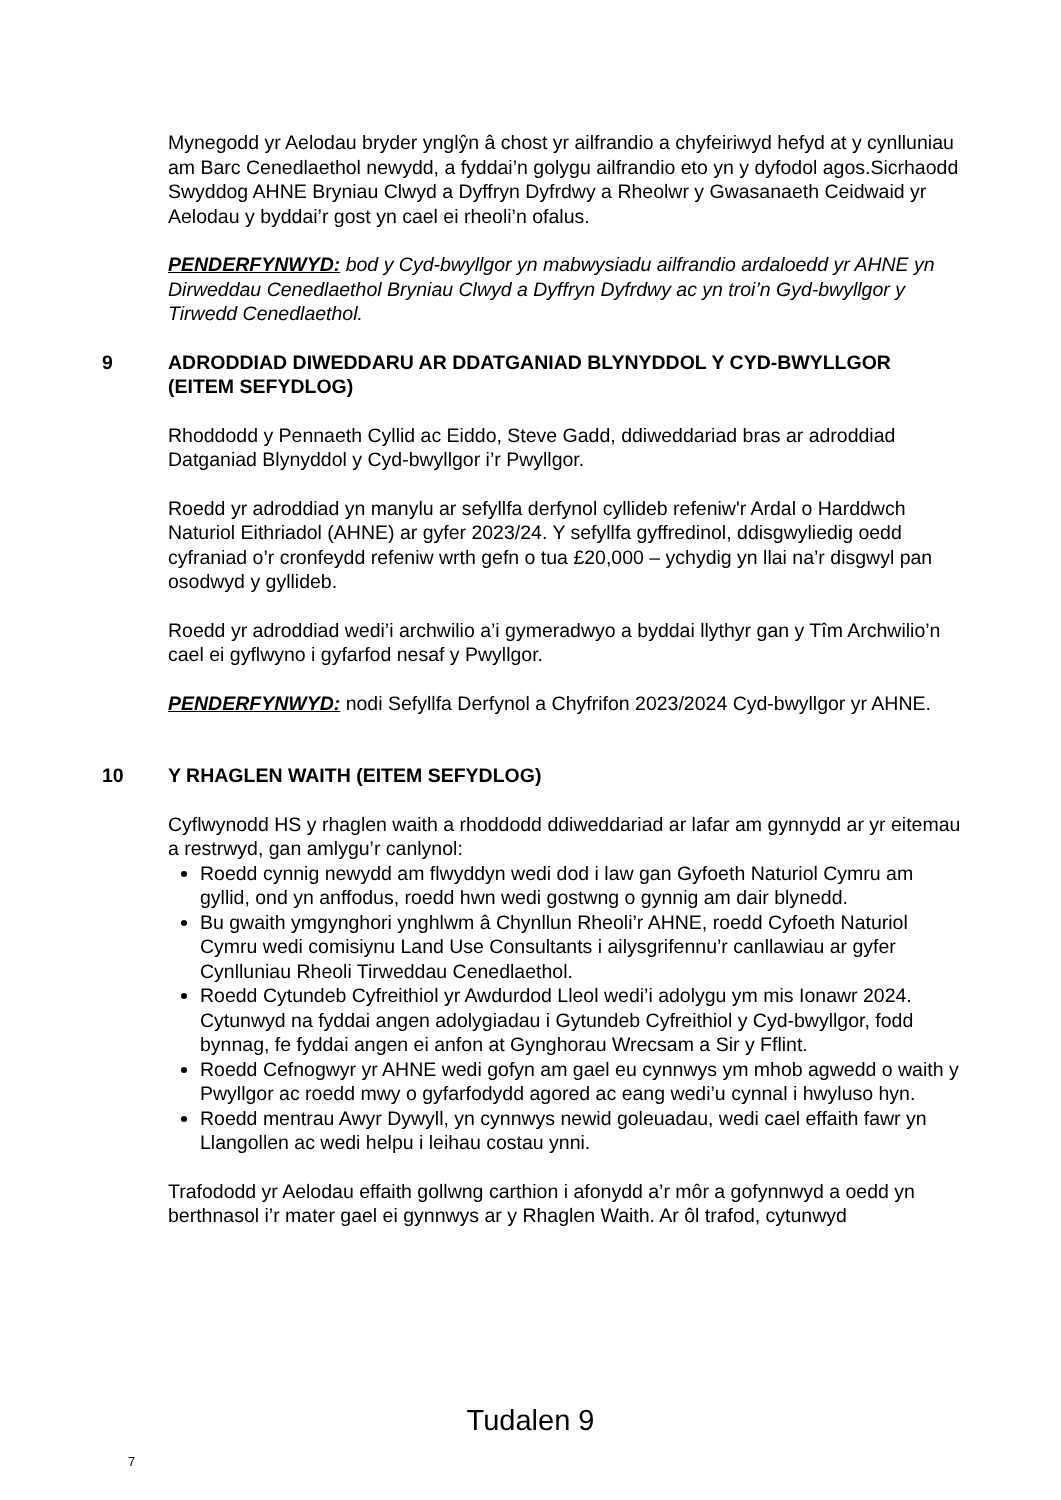Mynegodd yr Aelodau bryder ynglŷn â chost yr ailfrandio a chyfeiriwyd hefyd at y cynlluniau am Barc Cenedlaethol newydd, a fyddai’n golygu ailfrandio eto yn y dyfodol agos.Sicrhaodd Swyddog AHNE Bryniau Clwyd a Dyffryn Dyfrdwy a Rheolwr y Gwasanaeth Ceidwaid yr Aelodau y byddai’r gost yn cael ei rheoli’n ofalus.
PENDERFYNWYD: bod y Cyd-bwyllgor yn mabwysiadu ailfrandio ardaloedd yr AHNE yn Dirweddau Cenedlaethol Bryniau Clwyd a Dyffryn Dyfrdwy ac yn troi’n Gyd-bwyllgor y Tirwedd Cenedlaethol.
9 ADRODDIAD DIWEDDARU AR DDATGANIAD BLYNYDDOL Y CYD-BWYLLGOR (EITEM SEFYDLOG)
Rhoddodd y Pennaeth Cyllid ac Eiddo, Steve Gadd, ddiweddariad bras ar adroddiad Datganiad Blynyddol y Cyd-bwyllgor i’r Pwyllgor.
Roedd yr adroddiad yn manylu ar sefyllfa derfynol cyllideb refeniw'r Ardal o Harddwch Naturiol Eithriadol (AHNE) ar gyfer 2023/24. Y sefyllfa gyffredinol, ddisgwyliedig oedd cyfraniad o’r cronfeydd refeniw wrth gefn o tua £20,000 – ychydig yn llai na’r disgwyl pan osodwyd y gyllideb.
Roedd yr adroddiad wedi’i archwilio a’i gymeradwyo a byddai llythyr gan y Tîm Archwilio’n cael ei gyflwyno i gyfarfod nesaf y Pwyllgor.
PENDERFYNWYD: nodi Sefyllfa Derfynol a Chyfrifon 2023/2024 Cyd-bwyllgor yr AHNE.
10 Y RHAGLEN WAITH (EITEM SEFYDLOG)
Cyflwynodd HS y rhaglen waith a rhoddodd ddiweddariad ar lafar am gynnydd ar yr eitemau a restrwyd, gan amlygu’r canlynol:
Roedd cynnig newydd am flwyddyn wedi dod i law gan Gyfoeth Naturiol Cymru am gyllid, ond yn anffodus, roedd hwn wedi gostwng o gynnig am dair blynedd.
Bu gwaith ymgynghori ynghlwm â Chynllun Rheoli’r AHNE, roedd Cyfoeth Naturiol Cymru wedi comisiynu Land Use Consultants i ailysgrifennu’r canllawiau ar gyfer Cynlluniau Rheoli Tirweddau Cenedlaethol.
Roedd Cytundeb Cyfreithiol yr Awdurdod Lleol wedi’i adolygu ym mis Ionawr 2024. Cytunwyd na fyddai angen adolygiadau i Gytundeb Cyfreithiol y Cyd-bwyllgor, fodd bynnag, fe fyddai angen ei anfon at Gynghorau Wrecsam a Sir y Fflint.
Roedd Cefnogwyr yr AHNE wedi gofyn am gael eu cynnwys ym mhob agwedd o waith y Pwyllgor ac roedd mwy o gyfarfodydd agored ac eang wedi’u cynnal i hwyluso hyn.
Roedd mentrau Awyr Dywyll, yn cynnwys newid goleuadau, wedi cael effaith fawr yn Llangollen ac wedi helpu i leihau costau ynni.
Trafododd yr Aelodau effaith gollwng carthion i afonydd a’r môr a gofynnwyd a oedd yn berthnasol i’r mater gael ei gynnwys ar y Rhaglen Waith. Ar ôl trafod, cytunwyd
Tudalen 9
7